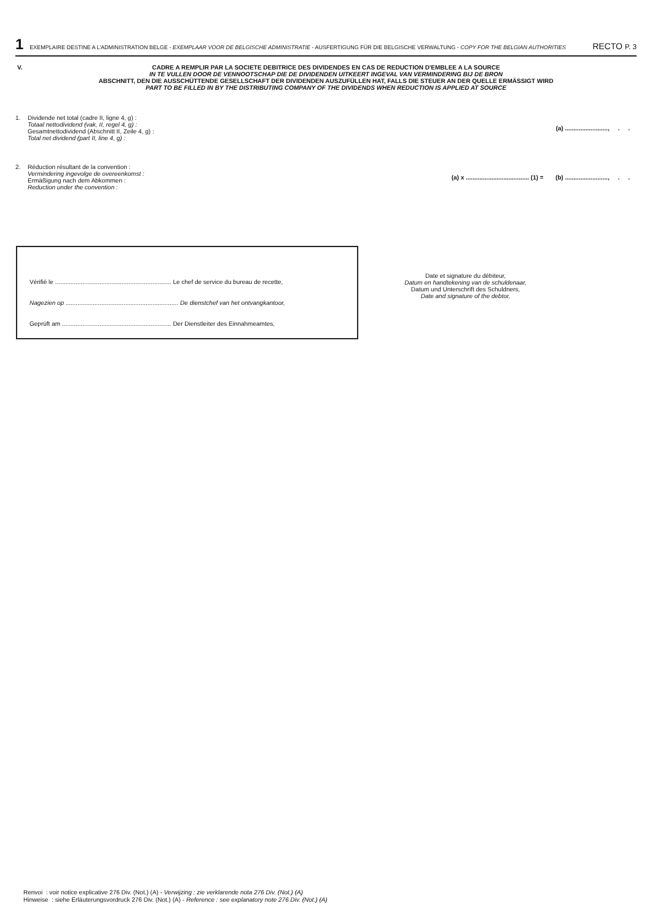1 EXEMPLAIRE DESTINE A L'ADMINISTRATION BELGE - EXEMPLAAR VOOR DE BELGISCHE ADMINISTRATIE - AUSFERTIGUNG FÜR DIE BELGISCHE VERWALTUNG - COPY FOR THE BELGIAN AUTHORITIES RECTO P. 3
V.
CADRE A REMPLIR PAR LA SOCIETE DEBITRICE DES DIVIDENDES EN CAS DE REDUCTION D'EMBLEE A LA SOURCE
IN TE VULLEN DOOR DE VENNOOTSCHAP DIE DE DIVIDENDEN UITKEERT INGEVAL VAN VERMINDERING BIJ DE BRON
ABSCHNITT, DEN DIE AUSSCHÜTTENDE GESELLSCHAFT DER DIVIDENDEN AUSZUFÜLLEN HAT, FALLS DIE STEUER AN DER QUELLE ERMÄSSIGT WIRD
PART TO BE FILLED IN BY THE DISTRIBUTING COMPANY OF THE DIVIDENDS WHEN REDUCTION IS APPLIED AT SOURCE
1. Dividende net total (cadre II, ligne 4, g) :
Totaal nettodividend (vak, II, regel 4, g) :
Gesamtnettodividend (Abschnitt II, Zeile 4, g) :
Total net dividend (part II, line 4, g) : (a) ........................., . .
2. Réduction résultant de la convention :
Vermindering ingevolge de overeenkomst :
Ermäßigung nach dem Abkommen :
Reduction under the convention : (a) x ..................................... (1) = (b) ........................., . .
Vérifié le .................................................................... Le chef de service du bureau de recette,
Nagezien op .................................................................. De dienstchef van het ontvangkantoor,
Geprüft am ................................................................ Der Dienstleiter des Einnahmeamtes,
Date et signature du débiteur,
Datum en handtekening van de schuldenaar,
Datum und Unterschrift des Schuldners,
Date and signature of the debtor,
Renvoi : voir notice explicative 276 Div. (Not.) (A) - Verwijzing : zie verklarende nota 276 Div. (Not.) (A)
Hinweise : siehe Erläuterungsvordruck 276 Div. (Not.) (A) - Reference : see explanatory note 276 Div. (Not.) (A)